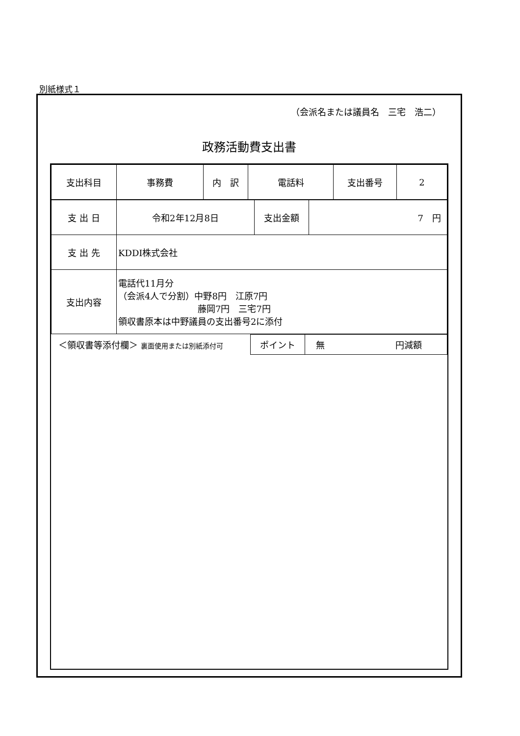別紙様式１
（会派名または議員名　三宅　浩二）
政務活動費支出書
| 支出科目 | 事務費 | 内 訳 | 電話料 | 支出番号 | 2 |
| 支 出 日 | 令和2年12月8日 | 支出金額 | 7 円 |
| 支 出 先 | KDDI株式会社 | | |
| 支出内容 | 電話代11月分 （会派4人で分割）中野8円 江原7円 藤岡7円 三宅7円 領収書原本は中野議員の支出番号2に添付 | | |
| ＜領収書等添付欄＞ 裏面使用または別紙添付可 | ポイント | 無 円減額 |